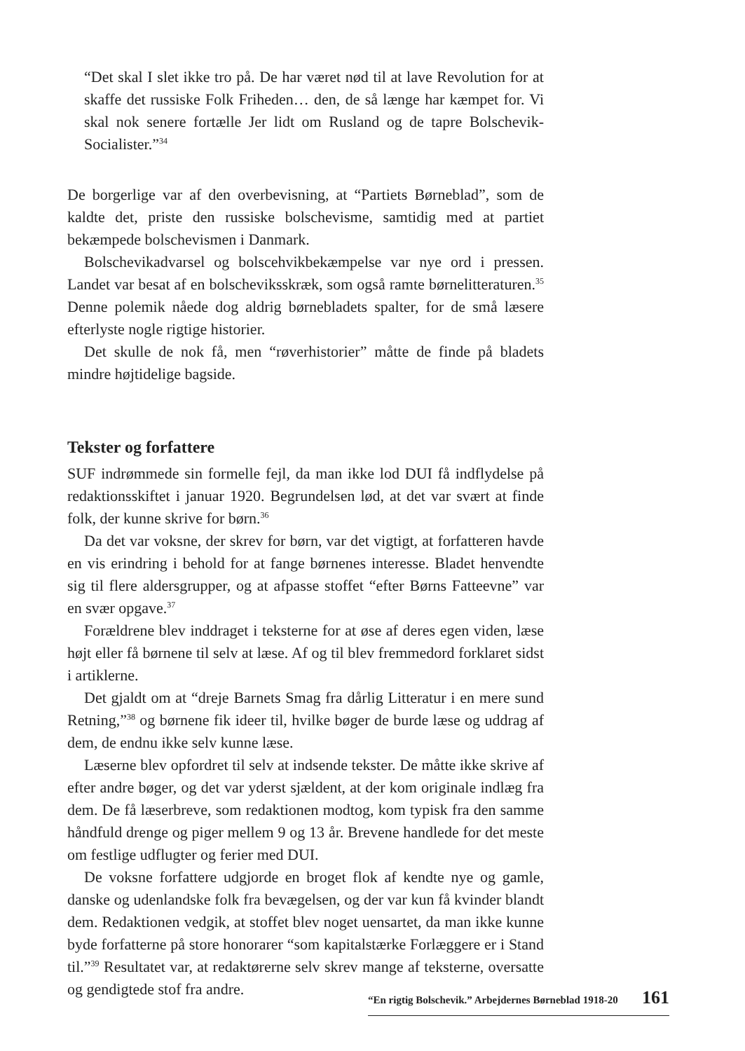“Det skal I slet ikke tro på. De har været nød til at lave Revolution for at skaffe det russiske Folk Friheden… den, de så længe har kæmpet for. Vi skal nok senere fortælle Jer lidt om Rusland og de tapre Bolschevik-Socialister.”<sup>34</sup>
De borgerlige var af den overbevisning, at “Partiets Børneblad”, som de kaldte det, priste den russiske bolschevisme, samtidig med at partiet bekæmpede bolschevismen i Danmark.
Bolschevikadvarsel og bolscehvikbekæmpelse var nye ord i pressen. Landet var besat af en bolscheviksskræk, som også ramte børnelitteraturen.<sup>35</sup> Denne polemik nåede dog aldrig børnebladets spalter, for de små læsere efterlyste nogle rigtige historier.
Det skulle de nok få, men “røverhistorier” måtte de finde på bladets mindre højtidelige bagside.
Tekster og forfattere
SUF indrømmede sin formelle fejl, da man ikke lod DUI få indflydelse på redaktionsskiftet i januar 1920. Begrundelsen lød, at det var svært at finde folk, der kunne skrive for børn.<sup>36</sup>
Da det var voksne, der skrev for børn, var det vigtigt, at forfatteren havde en vis erindring i behold for at fange børnenes interesse. Bladet henvendte sig til flere aldersgrupper, og at afpasse stoffet “efter Børns Fatteevne” var en svær opgave.<sup>37</sup>
Forældrene blev inddraget i teksterne for at øse af deres egen viden, læse højt eller få børnene til selv at læse. Af og til blev fremmedord forklaret sidst i artiklerne.
Det gjaldt om at “dreje Barnets Smag fra dårlig Litteratur i en mere sund Retning,”<sup>38</sup> og børnene fik ideer til, hvilke bøger de burde læse og uddrag af dem, de endnu ikke selv kunne læse.
Læserne blev opfordret til selv at indsende tekster. De måtte ikke skrive af efter andre bøger, og det var yderst sjældent, at der kom originale indlæg fra dem. De få læserbreve, som redaktionen modtog, kom typisk fra den samme håndfuld drenge og piger mellem 9 og 13 år. Brevene handlede for det meste om festlige udflugter og ferier med DUI.
De voksne forfattere udgjorde en broget flok af kendte nye og gamle, danske og udenlandske folk fra bevægelsen, og der var kun få kvinder blandt dem. Redaktionen vedgik, at stoffet blev noget uensartet, da man ikke kunne byde forfatterne på store honorarer “som kapitalstærke Forlæggere er i Stand til.”<sup>39</sup> Resultatet var, at redaktørerne selv skrev mange af teksterne, oversatte og gendigtede stof fra andre.
“En rigtig Bolschevik.” Arbejdernes Børneblad 1918-20 161